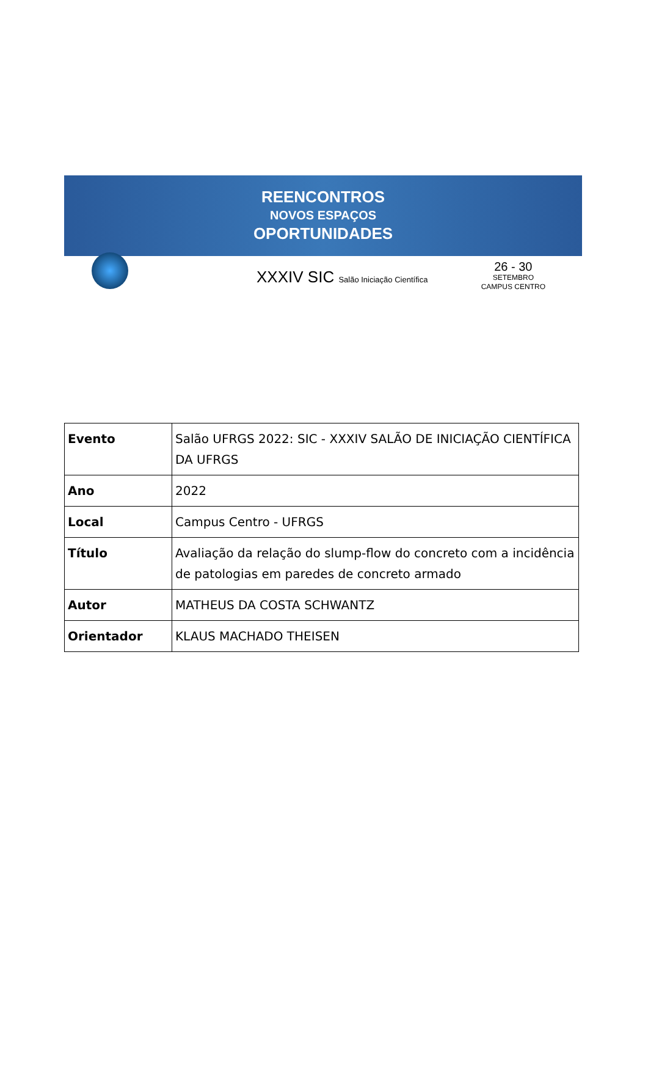REENCONTROS
NOVOS ESPAÇOS
OPORTUNIDADES
XXXIV SIC Salão Iniciação Científica
26 - 30
SETEMBRO
CAMPUS CENTRO
| Evento | Salão UFRGS 2022: SIC - XXXIV SALÃO DE INICIAÇÃO CIENTÍFICA DA UFRGS |
| Ano | 2022 |
| Local | Campus Centro - UFRGS |
| Título | Avaliação da relação do slump-flow do concreto com a incidência de patologias em paredes de concreto armado |
| Autor | MATHEUS DA COSTA SCHWANTZ |
| Orientador | KLAUS MACHADO THEISEN |